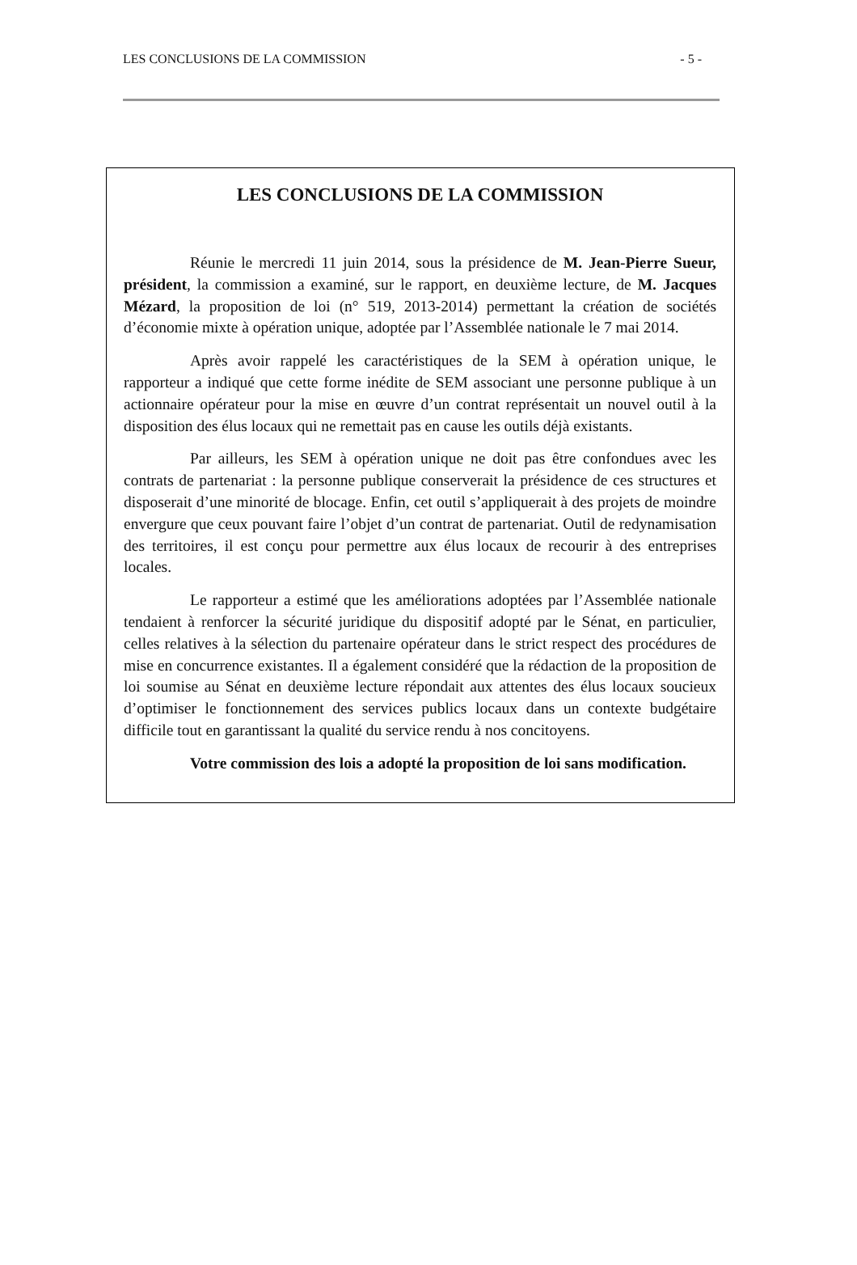LES CONCLUSIONS DE LA COMMISSION - 5 -
LES CONCLUSIONS DE LA COMMISSION
Réunie le mercredi 11 juin 2014, sous la présidence de M. Jean-Pierre Sueur, président, la commission a examiné, sur le rapport, en deuxième lecture, de M. Jacques Mézard, la proposition de loi (n° 519, 2013-2014) permettant la création de sociétés d’économie mixte à opération unique, adoptée par l’Assemblée nationale le 7 mai 2014.
Après avoir rappelé les caractéristiques de la SEM à opération unique, le rapporteur a indiqué que cette forme inédite de SEM associant une personne publique à un actionnaire opérateur pour la mise en œuvre d’un contrat représentait un nouvel outil à la disposition des élus locaux qui ne remettait pas en cause les outils déjà existants.
Par ailleurs, les SEM à opération unique ne doit pas être confondues avec les contrats de partenariat : la personne publique conserverait la présidence de ces structures et disposerait d’une minorité de blocage. Enfin, cet outil s’appliquerait à des projets de moindre envergure que ceux pouvant faire l’objet d’un contrat de partenariat. Outil de redynamisation des territoires, il est conçu pour permettre aux élus locaux de recourir à des entreprises locales.
Le rapporteur a estimé que les améliorations adoptées par l’Assemblée nationale tendaient à renforcer la sécurité juridique du dispositif adopté par le Sénat, en particulier, celles relatives à la sélection du partenaire opérateur dans le strict respect des procédures de mise en concurrence existantes. Il a également considéré que la rédaction de la proposition de loi soumise au Sénat en deuxième lecture répondait aux attentes des élus locaux soucieux d’optimiser le fonctionnement des services publics locaux dans un contexte budgétaire difficile tout en garantissant la qualité du service rendu à nos concitoyens.
Votre commission des lois a adopté la proposition de loi sans modification.